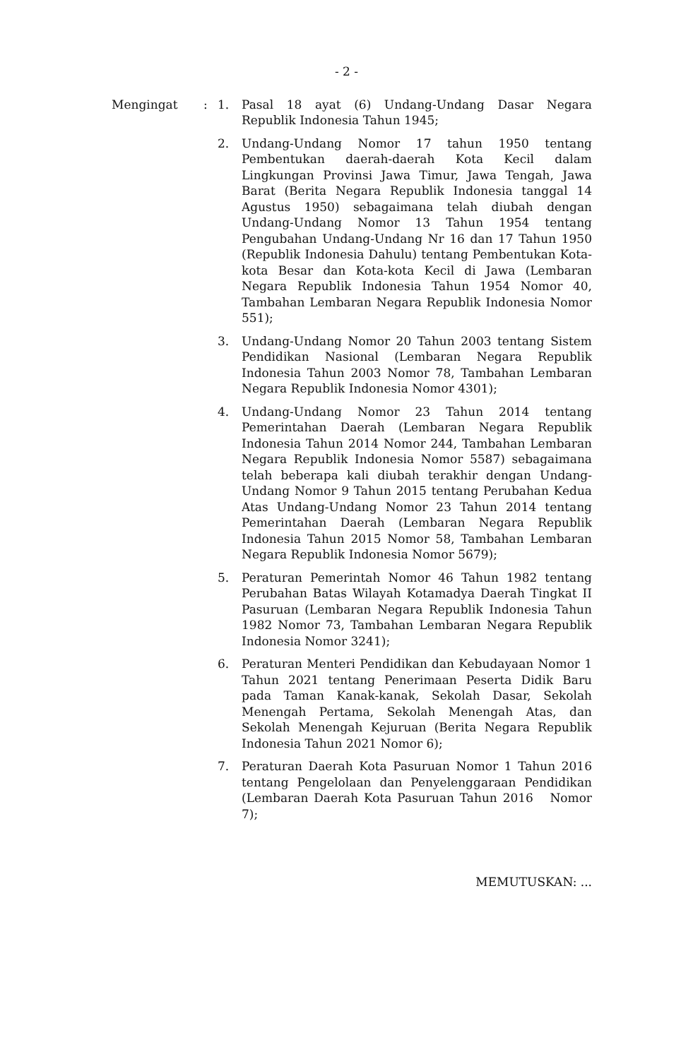- 2 -
Mengingat : 1. Pasal 18 ayat (6) Undang-Undang Dasar Negara Republik Indonesia Tahun 1945;
2. Undang-Undang Nomor 17 tahun 1950 tentang Pembentukan daerah-daerah Kota Kecil dalam Lingkungan Provinsi Jawa Timur, Jawa Tengah, Jawa Barat (Berita Negara Republik Indonesia tanggal 14 Agustus 1950) sebagaimana telah diubah dengan Undang-Undang Nomor 13 Tahun 1954 tentang Pengubahan Undang-Undang Nr 16 dan 17 Tahun 1950 (Republik Indonesia Dahulu) tentang Pembentukan Kota-kota Besar dan Kota-kota Kecil di Jawa (Lembaran Negara Republik Indonesia Tahun 1954 Nomor 40, Tambahan Lembaran Negara Republik Indonesia Nomor 551);
3. Undang-Undang Nomor 20 Tahun 2003 tentang Sistem Pendidikan Nasional (Lembaran Negara Republik Indonesia Tahun 2003 Nomor 78, Tambahan Lembaran Negara Republik Indonesia Nomor 4301);
4. Undang-Undang Nomor 23 Tahun 2014 tentang Pemerintahan Daerah (Lembaran Negara Republik Indonesia Tahun 2014 Nomor 244, Tambahan Lembaran Negara Republik Indonesia Nomor 5587) sebagaimana telah beberapa kali diubah terakhir dengan Undang-Undang Nomor 9 Tahun 2015 tentang Perubahan Kedua Atas Undang-Undang Nomor 23 Tahun 2014 tentang Pemerintahan Daerah (Lembaran Negara Republik Indonesia Tahun 2015 Nomor 58, Tambahan Lembaran Negara Republik Indonesia Nomor 5679);
5. Peraturan Pemerintah Nomor 46 Tahun 1982 tentang Perubahan Batas Wilayah Kotamadya Daerah Tingkat II Pasuruan (Lembaran Negara Republik Indonesia Tahun 1982 Nomor 73, Tambahan Lembaran Negara Republik Indonesia Nomor 3241);
6. Peraturan Menteri Pendidikan dan Kebudayaan Nomor 1 Tahun 2021 tentang Penerimaan Peserta Didik Baru pada Taman Kanak-kanak, Sekolah Dasar, Sekolah Menengah Pertama, Sekolah Menengah Atas, dan Sekolah Menengah Kejuruan (Berita Negara Republik Indonesia Tahun 2021 Nomor 6);
7. Peraturan Daerah Kota Pasuruan Nomor 1 Tahun 2016 tentang Pengelolaan dan Penyelenggaraan Pendidikan (Lembaran Daerah Kota Pasuruan Tahun 2016 Nomor 7);
MEMUTUSKAN: ...